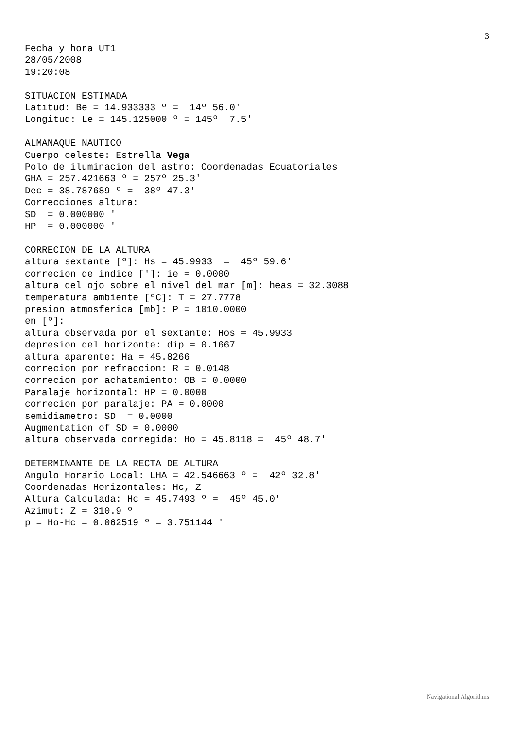3
Fecha y hora UT1
28/05/2008
19:20:08

SITUACION ESTIMADA
Latitud: Be = 14.933333 º =  14º 56.0'
Longitud: Le = 145.125000 º = 145º  7.5'

ALMANAQUE NAUTICO
Cuerpo celeste: Estrella Vega
Polo de iluminacion del astro: Coordenadas Ecuatoriales
GHA = 257.421663 º = 257º 25.3'
Dec = 38.787689 º =  38º 47.3'
Correcciones altura:
SD  = 0.000000 '
HP  = 0.000000 '

CORRECION DE LA ALTURA
altura sextante [º]: Hs = 45.9933  =  45º 59.6'
correcion de indice [']: ie = 0.0000
altura del ojo sobre el nivel del mar [m]: heas = 32.3088
temperatura ambiente [ºC]: T = 27.7778
presion atmosferica [mb]: P = 1010.0000
en [º]:
altura observada por el sextante: Hos = 45.9933
depresion del horizonte: dip = 0.1667
altura aparente: Ha = 45.8266
correcion por refraccion: R = 0.0148
correcion por achatamiento: OB = 0.0000
Paralaje horizontal: HP = 0.0000
correcion por paralaje: PA = 0.0000
semidiametro: SD  = 0.0000
Augmentation of SD = 0.0000
altura observada corregida: Ho = 45.8118 =  45º 48.7'

DETERMINANTE DE LA RECTA DE ALTURA
Angulo Horario Local: LHA = 42.546663 º =  42º 32.8'
Coordenadas Horizontales: Hc, Z
Altura Calculada: Hc = 45.7493 º =  45º 45.0'
Azimut: Z = 310.9 º
p = Ho-Hc = 0.062519 º = 3.751144 '
Navigational Algorithms